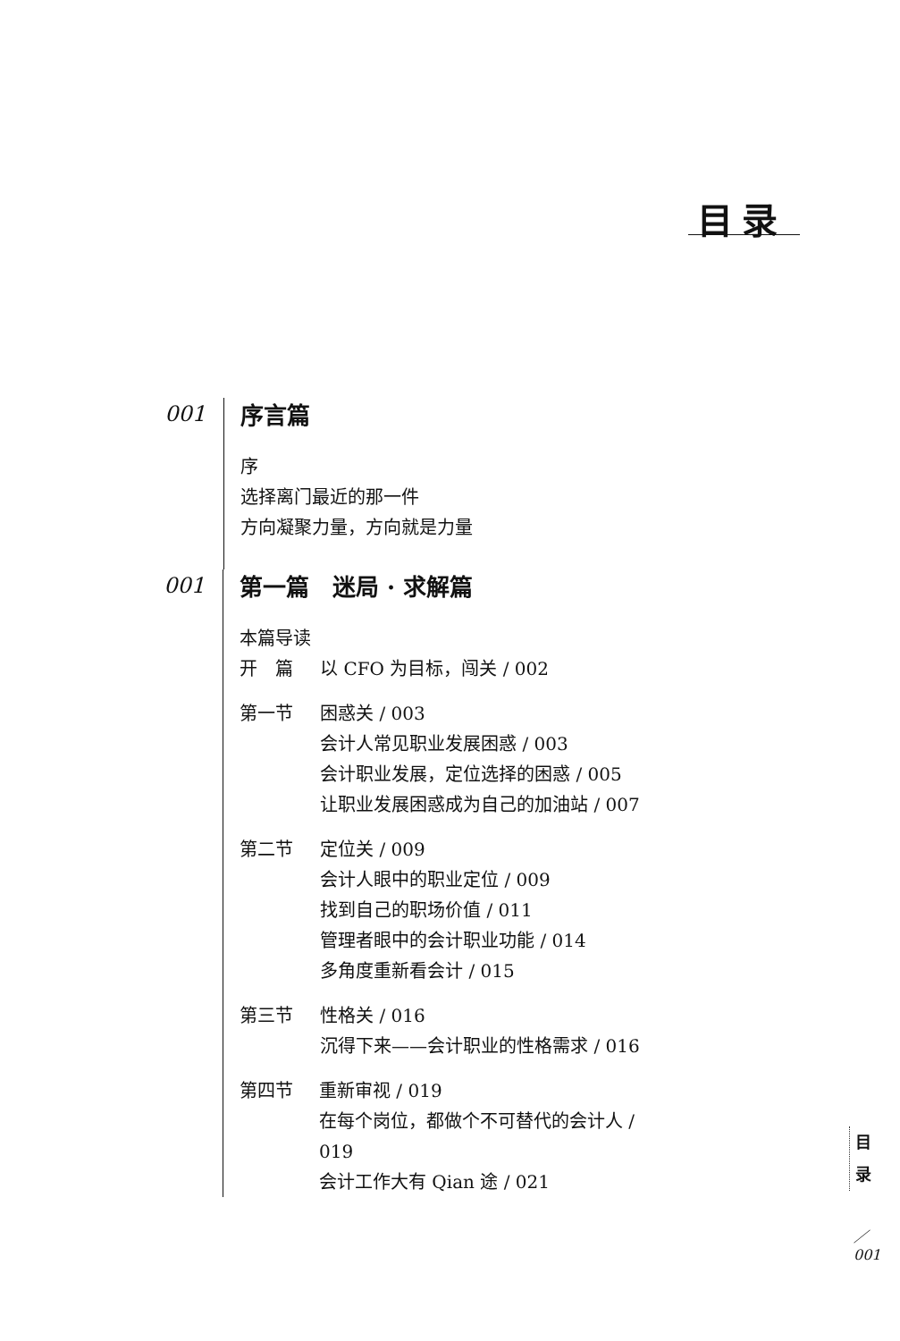目录
001
序言篇
序
选择离门最近的那一件
方向凝聚力量，方向就是力量
001
第一篇　迷局 · 求解篇
本篇导读
开　篇 以 CFO 为目标，闯关 / 002
第一节 困惑关 / 003
会计人常见职业发展困惑 / 003
会计职业发展，定位选择的困惑 / 005
让职业发展困惑成为自己的加油站 / 007
第二节 定位关 / 009
会计人眼中的职业定位 / 009
找到自己的职场价值 / 011
管理者眼中的会计职业功能 / 014
多角度重新看会计 / 015
第三节 性格关 / 016
沉得下来——会计职业的性格需求 / 016
第四节 重新审视 / 019
在每个岗位，都做个不可替代的会计人 / 019
会计工作大有 Qian 途 / 021
目
录
／
001